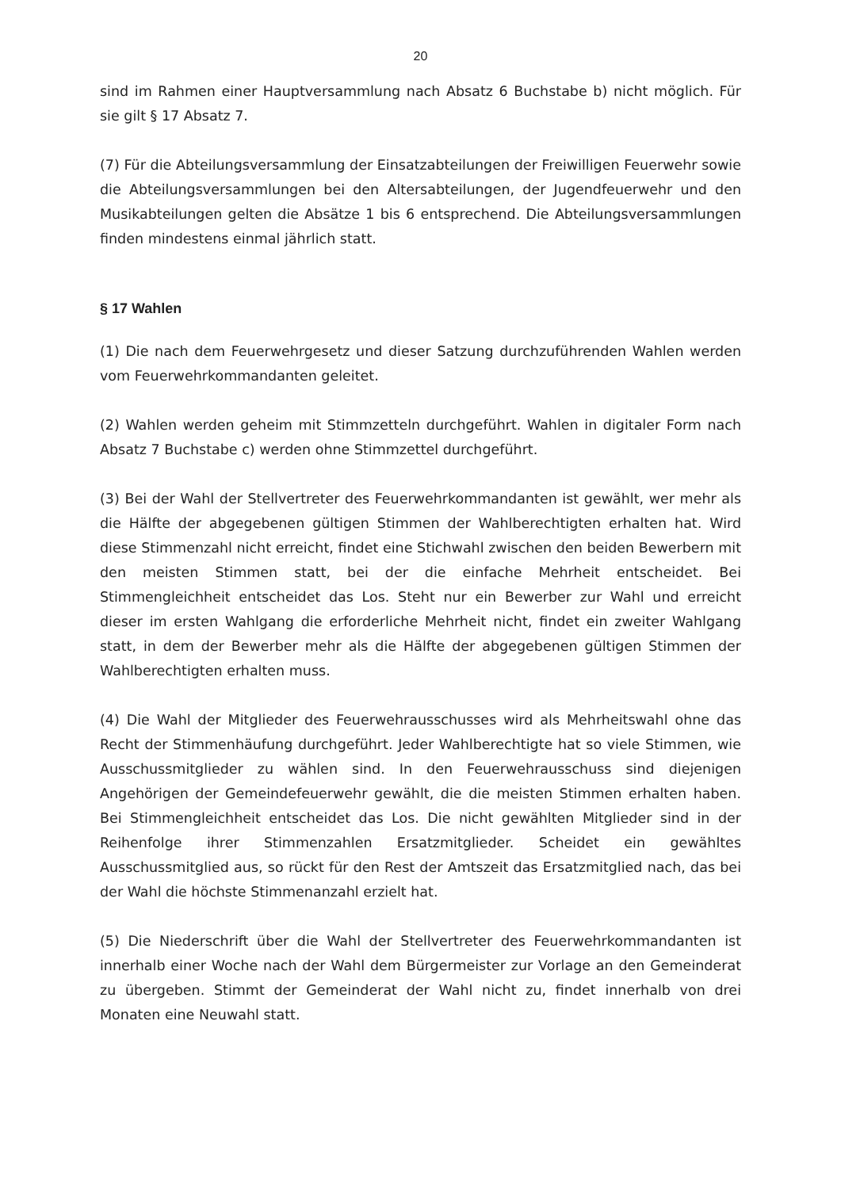20
sind im Rahmen einer Hauptversammlung nach Absatz 6 Buchstabe b) nicht möglich. Für sie gilt § 17 Absatz 7.
(7) Für die Abteilungsversammlung der Einsatzabteilungen der Freiwilligen Feuerwehr sowie die Abteilungsversammlungen bei den Altersabteilungen, der Jugendfeuerwehr und den Musikabteilungen gelten die Absätze 1 bis 6 entsprechend. Die Abteilungsversammlungen finden mindestens einmal jährlich statt.
§ 17 Wahlen
(1) Die nach dem Feuerwehrgesetz und dieser Satzung durchzuführenden Wahlen werden vom Feuerwehrkommandanten geleitet.
(2) Wahlen werden geheim mit Stimmzetteln durchgeführt. Wahlen in digitaler Form nach Absatz 7 Buchstabe c) werden ohne Stimmzettel durchgeführt.
(3) Bei der Wahl der Stellvertreter des Feuerwehrkommandanten ist gewählt, wer mehr als die Hälfte der abgegebenen gültigen Stimmen der Wahlberechtigten erhalten hat. Wird diese Stimmenzahl nicht erreicht, findet eine Stichwahl zwischen den beiden Bewerbern mit den meisten Stimmen statt, bei der die einfache Mehrheit entscheidet. Bei Stimmengleichheit entscheidet das Los. Steht nur ein Bewerber zur Wahl und erreicht dieser im ersten Wahlgang die erforderliche Mehrheit nicht, findet ein zweiter Wahlgang statt, in dem der Bewerber mehr als die Hälfte der abgegebenen gültigen Stimmen der Wahlberechtigten erhalten muss.
(4) Die Wahl der Mitglieder des Feuerwehrausschusses wird als Mehrheitswahl ohne das Recht der Stimmenhäufung durchgeführt. Jeder Wahlberechtigte hat so viele Stimmen, wie Ausschussmitglieder zu wählen sind. In den Feuerwehrausschuss sind diejenigen Angehörigen der Gemeindefeuerwehr gewählt, die die meisten Stimmen erhalten haben. Bei Stimmengleichheit entscheidet das Los. Die nicht gewählten Mitglieder sind in der Reihenfolge ihrer Stimmenzahlen Ersatzmitglieder. Scheidet ein gewähltes Ausschussmitglied aus, so rückt für den Rest der Amtszeit das Ersatzmitglied nach, das bei der Wahl die höchste Stimmenanzahl erzielt hat.
(5) Die Niederschrift über die Wahl der Stellvertreter des Feuerwehrkommandanten ist innerhalb einer Woche nach der Wahl dem Bürgermeister zur Vorlage an den Gemeinderat zu übergeben. Stimmt der Gemeinderat der Wahl nicht zu, findet innerhalb von drei Monaten eine Neuwahl statt.